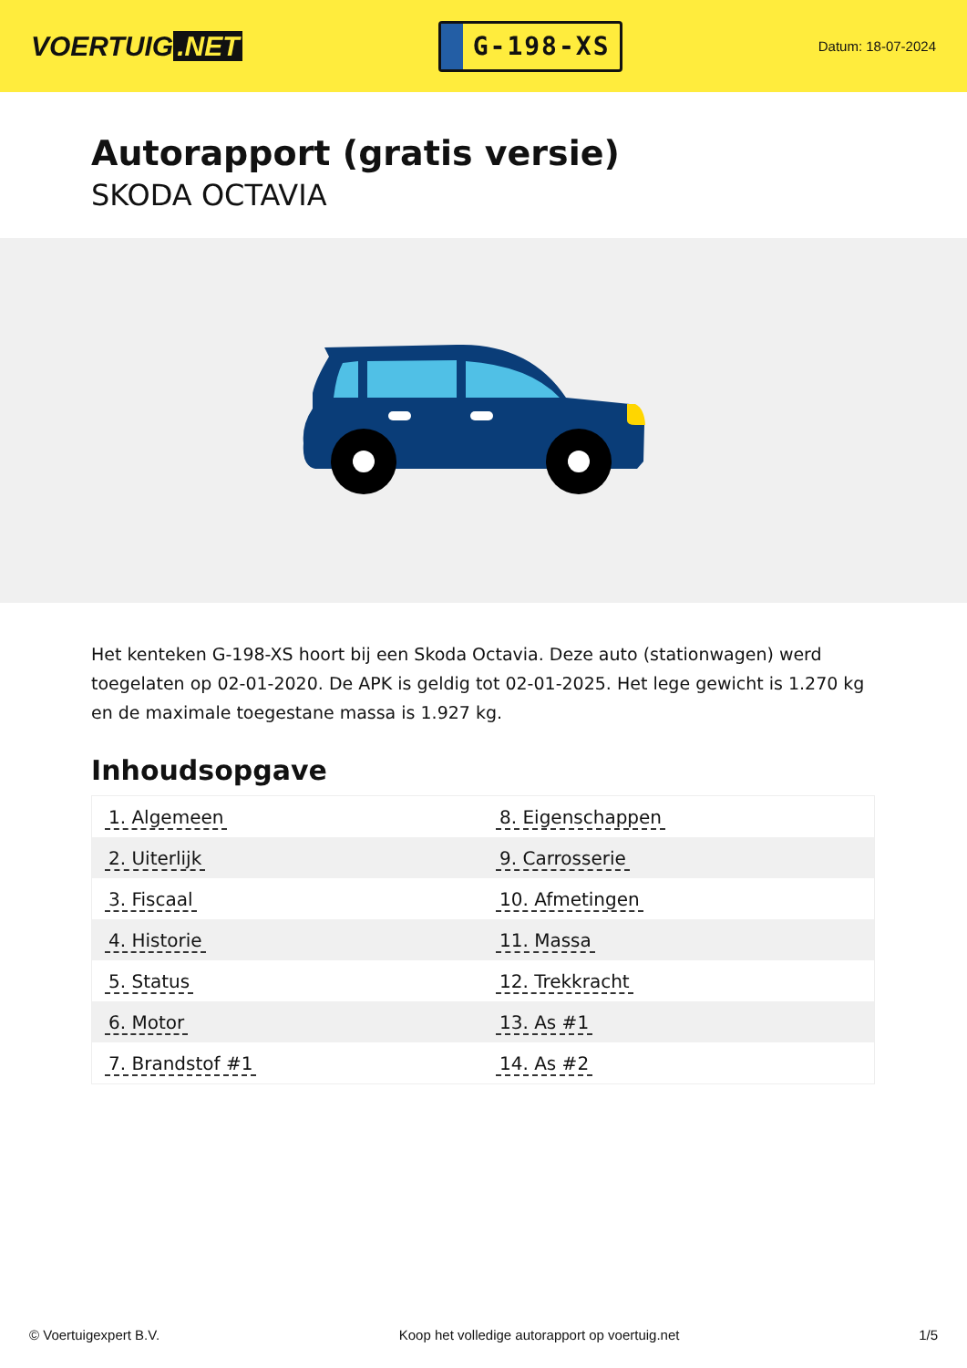VOERTUIG.NET
G-198-XS
Datum: 18-07-2024
Autorapport (gratis versie)
SKODA OCTAVIA
Het kenteken G-198-XS hoort bij een Skoda Octavia. Deze auto (stationwagen) werd toegelaten op 02-01-2020. De APK is geldig tot 02-01-2025. Het lege gewicht is 1.270 kg en de maximale toegestane massa is 1.927 kg.
Inhoudsopgave
| 1. Algemeen | 8. Eigenschappen |
| 2. Uiterlijk | 9. Carrosserie |
| 3. Fiscaal | 10. Afmetingen |
| 4. Historie | 11. Massa |
| 5. Status | 12. Trekkracht |
| 6. Motor | 13. As #1 |
| 7. Brandstof #1 | 14. As #2 |
© Voertuigexpert B.V. Koop het volledige autorapport op voertuig.net 1/5